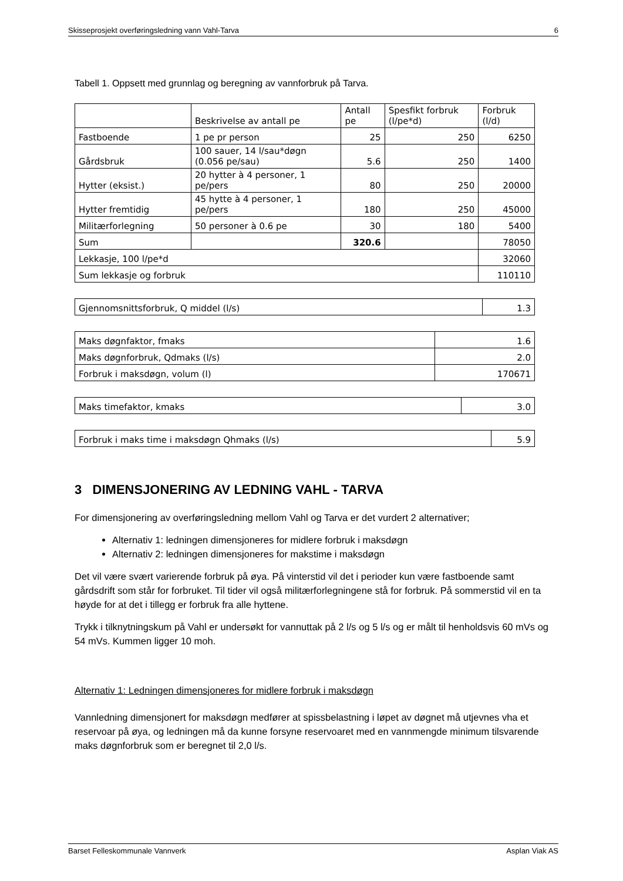Skisseprosjekt overføringsledning vann Vahl-Tarva 6
Tabell 1. Oppsett med grunnlag og beregning av vannforbruk på Tarva.
| | Beskrivelse av antall pe | Antall pe | Spesfikt forbruk (l/pe*d) | Forbruk (l/d) |
| --- | --- | --- | --- | --- |
| Fastboende | 1 pe pr person | 25 | 250 | 6250 |
| Gårdsbruk | 100 sauer, 14 l/sau*døgn (0.056 pe/sau) | 5.6 | 250 | 1400 |
| Hytter (eksist.) | 20 hytter à 4 personer, 1 pe/pers | 80 | 250 | 20000 |
| Hytter fremtidig | 45 hytte à 4 personer, 1 pe/pers | 180 | 250 | 45000 |
| Militærforlegning | 50 personer à 0.6 pe | 30 | 180 | 5400 |
| Sum | | 320.6 | | 78050 |
| Lekkasje, 100 l/pe*d | | | | 32060 |
| Sum lekkasje og forbruk | | | | 110110 |
| Gjennomsnittsforbruk, Q middel (l/s) | 1.3 |
| Maks døgnfaktor, fmaks | 1.6 |
| Maks døgnforbruk, Qdmaks (l/s) | 2.0 |
| Forbruk i maksdøgn, volum (l) | 170671 |
| Maks timefaktor, kmaks | 3.0 |
| Forbruk i maks time i maksdøgn Qhmaks (l/s) | 5.9 |
3 DIMENSJONERING AV LEDNING VAHL - TARVA
For dimensjonering av overføringsledning mellom Vahl og Tarva er det vurdert 2 alternativer;
Alternativ 1: ledningen dimensjoneres for midlere forbruk i maksdøgn
Alternativ 2: ledningen dimensjoneres for makstime i maksdøgn
Det vil være svært varierende forbruk på øya. På vinterstid vil det i perioder kun være fastboende samt gårdsdrift som står for forbruket. Til tider vil også militærforlegningene stå for forbruk. På sommerstid vil en ta høyde for at det i tillegg er forbruk fra alle hyttene.
Trykk i tilknytningskum på Vahl er undersøkt for vannuttak på 2 l/s og 5 l/s og er målt til henholdsvis 60 mVs og 54 mVs. Kummen ligger 10 moh.
Alternativ 1: Ledningen dimensjoneres for midlere forbruk i maksdøgn
Vannledning dimensjonert for maksdøgn medfører at spissbelastning i løpet av døgnet må utjevnes vha et reservoar på øya, og ledningen må da kunne forsyne reservoaret med en vannmengde minimum tilsvarende maks døgnforbruk som er beregnet til 2,0 l/s.
Barset Felleskommunale Vannverk Asplan Viak AS